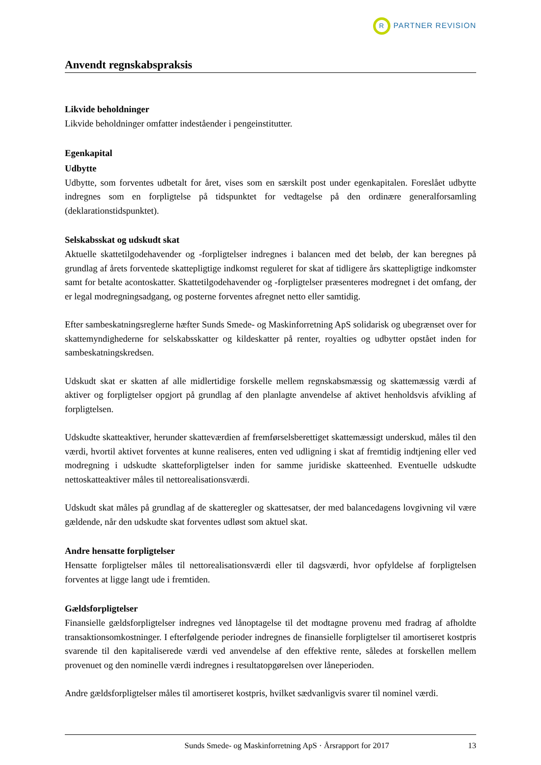R PARTNER REVISION
Anvendt regnskabspraksis
Likvide beholdninger
Likvide beholdninger omfatter indeståender i pengeinstitutter.
Egenkapital
Udbytte
Udbytte, som forventes udbetalt for året, vises som en særskilt post under egenkapitalen. Foreslået udbytte indregnes som en forpligtelse på tidspunktet for vedtagelse på den ordinære generalforsamling (deklarationstidspunktet).
Selskabsskat og udskudt skat
Aktuelle skattetilgodehavender og -forpligtelser indregnes i balancen med det beløb, der kan beregnes på grundlag af årets forventede skattepligtige indkomst reguleret for skat af tidligere års skattepligtige indkomster samt for betalte acontoskatter. Skattetilgodehavender og -forpligtelser præsenteres modregnet i det omfang, der er legal modregningsadgang, og posterne forventes afregnet netto eller samtidig.
Efter sambeskatningsreglerne hæfter Sunds Smede- og Maskinforretning ApS solidarisk og ubegrænset over for skattemyndighederne for selskabsskatter og kildeskatter på renter, royalties og udbytter opstået inden for sambeskatningskredsen.
Udskudt skat er skatten af alle midlertidige forskelle mellem regnskabsmæssig og skattemæssig værdi af aktiver og forpligtelser opgjort på grundlag af den planlagte anvendelse af aktivet henholdsvis afvikling af forpligtelsen.
Udskudte skatteaktiver, herunder skatteværdien af fremførselsberettiget skattemæssigt underskud, måles til den værdi, hvortil aktivet forventes at kunne realiseres, enten ved udligning i skat af fremtidig indtjening eller ved modregning i udskudte skatteforpligtelser inden for samme juridiske skatteenhed. Eventuelle udskudte nettoskatteaktiver måles til nettorealisationsværdi.
Udskudt skat måles på grundlag af de skatteregler og skattesatser, der med balancedagens lovgivning vil være gældende, når den udskudte skat forventes udløst som aktuel skat.
Andre hensatte forpligtelser
Hensatte forpligtelser måles til nettorealisationsværdi eller til dagsværdi, hvor opfyldelse af forpligtelsen forventes at ligge langt ude i fremtiden.
Gældsforpligtelser
Finansielle gældsforpligtelser indregnes ved lånoptagelse til det modtagne provenu med fradrag af afholdte transaktionsomkostninger. I efterfølgende perioder indregnes de finansielle forpligtelser til amortiseret kostpris svarende til den kapitaliserede værdi ved anvendelse af den effektive rente, således at forskellen mellem provenuet og den nominelle værdi indregnes i resultatopgørelsen over låneperioden.
Andre gældsforpligtelser måles til amortiseret kostpris, hvilket sædvanligvis svarer til nominel værdi.
Sunds Smede- og Maskinforretning ApS · Årsrapport for 2017 13